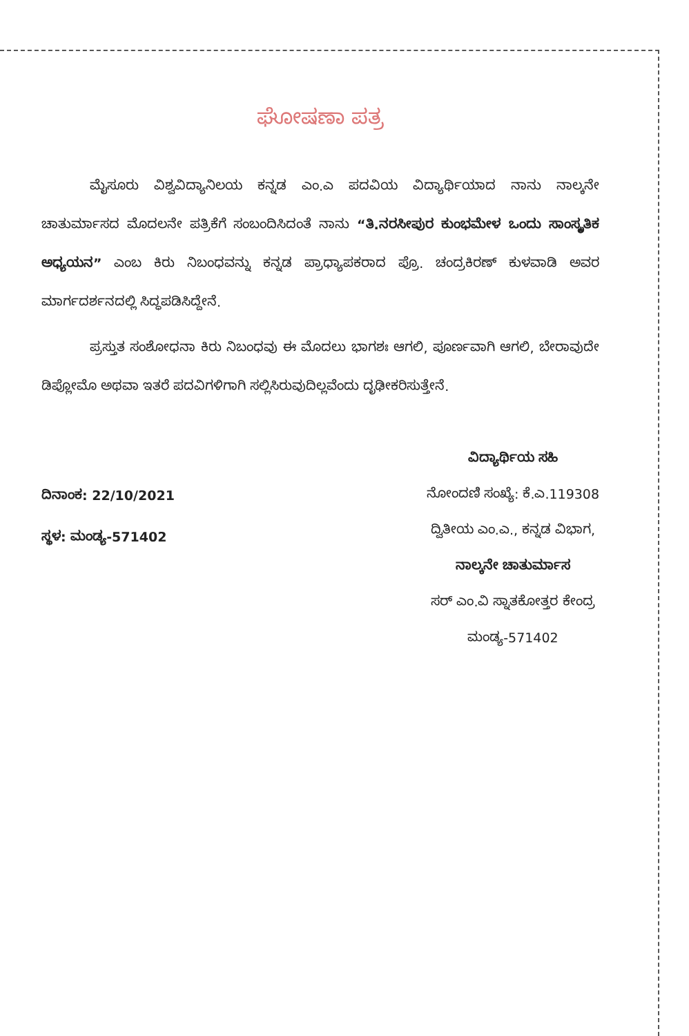ಘೋಷಣಾ ಪತ್ರ
ಮೈಸೂರು ವಿಶ್ವವಿದ್ಯಾನಿಲಯ ಕನ್ನಡ ಎಂ.ಎ ಪದವಿಯ ವಿದ್ಯಾರ್ಥಿಯಾದ ನಾನು ನಾಲ್ಕನೇ ಚಾತುರ್ಮಾಸದ ಮೊದಲನೇ ಪತ್ರಿಕೆಗೆ ಸಂಬಂದಿಸಿದಂತೆ ನಾನು “ತಿ.ನರಸೀಪುರ ಕುಂಭಮೇಳ ಒಂದು ಸಾಂಸ್ಕೃತಿಕ ಅಧ್ಯಯನ” ಎಂಬ ಕಿರು ನಿಬಂಧವನ್ನು ಕನ್ನಡ ಪ್ರಾಧ್ಯಾಪಕರಾದ ಪ್ರೊ. ಚಂದ್ರಕಿರಣ್ ಕುಳವಾಡಿ ಅವರ ಮಾರ್ಗದರ್ಶನದಲ್ಲಿ ಸಿದ್ಧಪಡಿಸಿದ್ದೇನೆ.
ಪ್ರಸ್ತುತ ಸಂಶೋಧನಾ ಕಿರು ನಿಬಂಧವು ಈ ಮೊದಲು ಭಾಗಶಃ ಆಗಲಿ, ಪೂರ್ಣವಾಗಿ ಆಗಲಿ, ಬೇರಾವುದೇ ಡಿಪ್ಲೋಮೊ ಅಥವಾ ಇತರೆ ಪದವಿಗಳಿಗಾಗಿ ಸಲ್ಲಿಸಿರುವುದಿಲ್ಲವೆಂದು ದೃಢೀಕರಿಸುತ್ತೇನೆ.
ದಿನಾಂಕ: 22/10/2021
ಸ್ಥಳ: ಮಂಡ್ಯ-571402
ವಿದ್ಯಾರ್ಥಿಯ ಸಹಿ
ನೋಂದಣಿ ಸಂಖ್ಯೆ: ಕೆ.ಎ.119308
ದ್ವಿತೀಯ ಎಂ.ಎ., ಕನ್ನಡ ವಿಭಾಗ,
ನಾಲ್ಕನೇ ಚಾತುರ್ಮಾಸ
ಸರ್ ಎಂ.ವಿ ಸ್ನಾತಕೋತ್ತರ ಕೇಂದ್ರ
ಮಂಡ್ಯ-571402